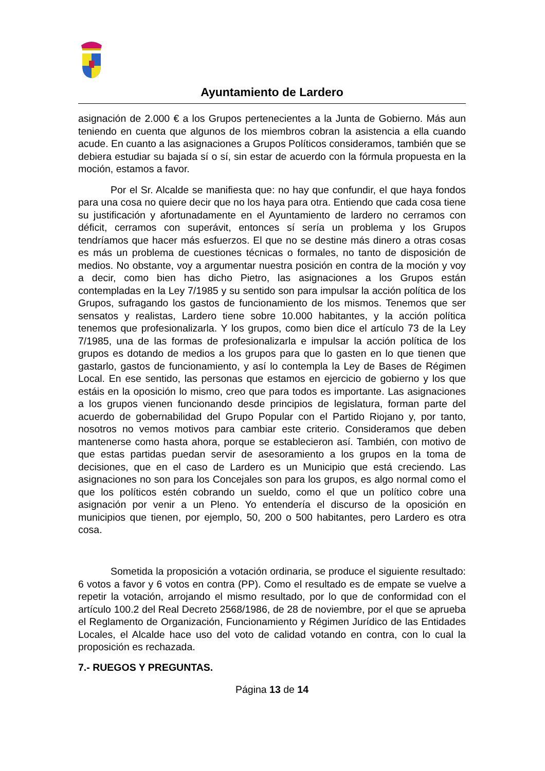Ayuntamiento de Lardero
asignación de 2.000 € a los Grupos pertenecientes a la Junta de Gobierno. Más aun teniendo en cuenta que algunos de los miembros cobran la asistencia a ella cuando acude. En cuanto a las asignaciones a Grupos Políticos consideramos, también que se debiera estudiar su bajada sí o sí, sin estar de acuerdo con la fórmula propuesta en la moción, estamos a favor.
Por el Sr. Alcalde se manifiesta que: no hay que confundir, el que haya fondos para una cosa no quiere decir que no los haya para otra. Entiendo que cada cosa tiene su justificación y afortunadamente en el Ayuntamiento de lardero no cerramos con déficit, cerramos con superávit, entonces sí sería un problema y los Grupos tendríamos que hacer más esfuerzos. El que no se destine más dinero a otras cosas es más un problema de cuestiones técnicas o formales, no tanto de disposición de medios. No obstante, voy a argumentar nuestra posición en contra de la moción y voy a decir, como bien has dicho Pietro, las asignaciones a los Grupos están contempladas en la Ley 7/1985 y su sentido son para impulsar la acción política de los Grupos, sufragando los gastos de funcionamiento de los mismos. Tenemos que ser sensatos y realistas, Lardero tiene sobre 10.000 habitantes, y la acción política tenemos que profesionalizarla. Y los grupos, como bien dice el artículo 73 de la Ley 7/1985, una de las formas de profesionalizarla e impulsar la acción política de los grupos es dotando de medios a los grupos para que lo gasten en lo que tienen que gastarlo, gastos de funcionamiento, y así lo contempla la Ley de Bases de Régimen Local. En ese sentido, las personas que estamos en ejercicio de gobierno y los que estáis en la oposición lo mismo, creo que para todos es importante. Las asignaciones a los grupos vienen funcionando desde principios de legislatura, forman parte del acuerdo de gobernabilidad del Grupo Popular con el Partido Riojano y, por tanto, nosotros no vemos motivos para cambiar este criterio. Consideramos que deben mantenerse como hasta ahora, porque se establecieron así. También, con motivo de que estas partidas puedan servir de asesoramiento a los grupos en la toma de decisiones, que en el caso de Lardero es un Municipio que está creciendo. Las asignaciones no son para los Concejales son para los grupos, es algo normal como el que los políticos estén cobrando un sueldo, como el que un político cobre una asignación por venir a un Pleno. Yo entendería el discurso de la oposición en municipios que tienen, por ejemplo, 50, 200 o 500 habitantes, pero Lardero es otra cosa.
Sometida la proposición a votación ordinaria, se produce el siguiente resultado: 6 votos a favor y 6 votos en contra (PP). Como el resultado es de empate se vuelve a repetir la votación, arrojando el mismo resultado, por lo que de conformidad con el artículo 100.2 del Real Decreto 2568/1986, de 28 de noviembre, por el que se aprueba el Reglamento de Organización, Funcionamiento y Régimen Jurídico de las Entidades Locales, el Alcalde hace uso del voto de calidad votando en contra, con lo cual la proposición es rechazada.
7.- RUEGOS Y PREGUNTAS.
Página 13 de 14